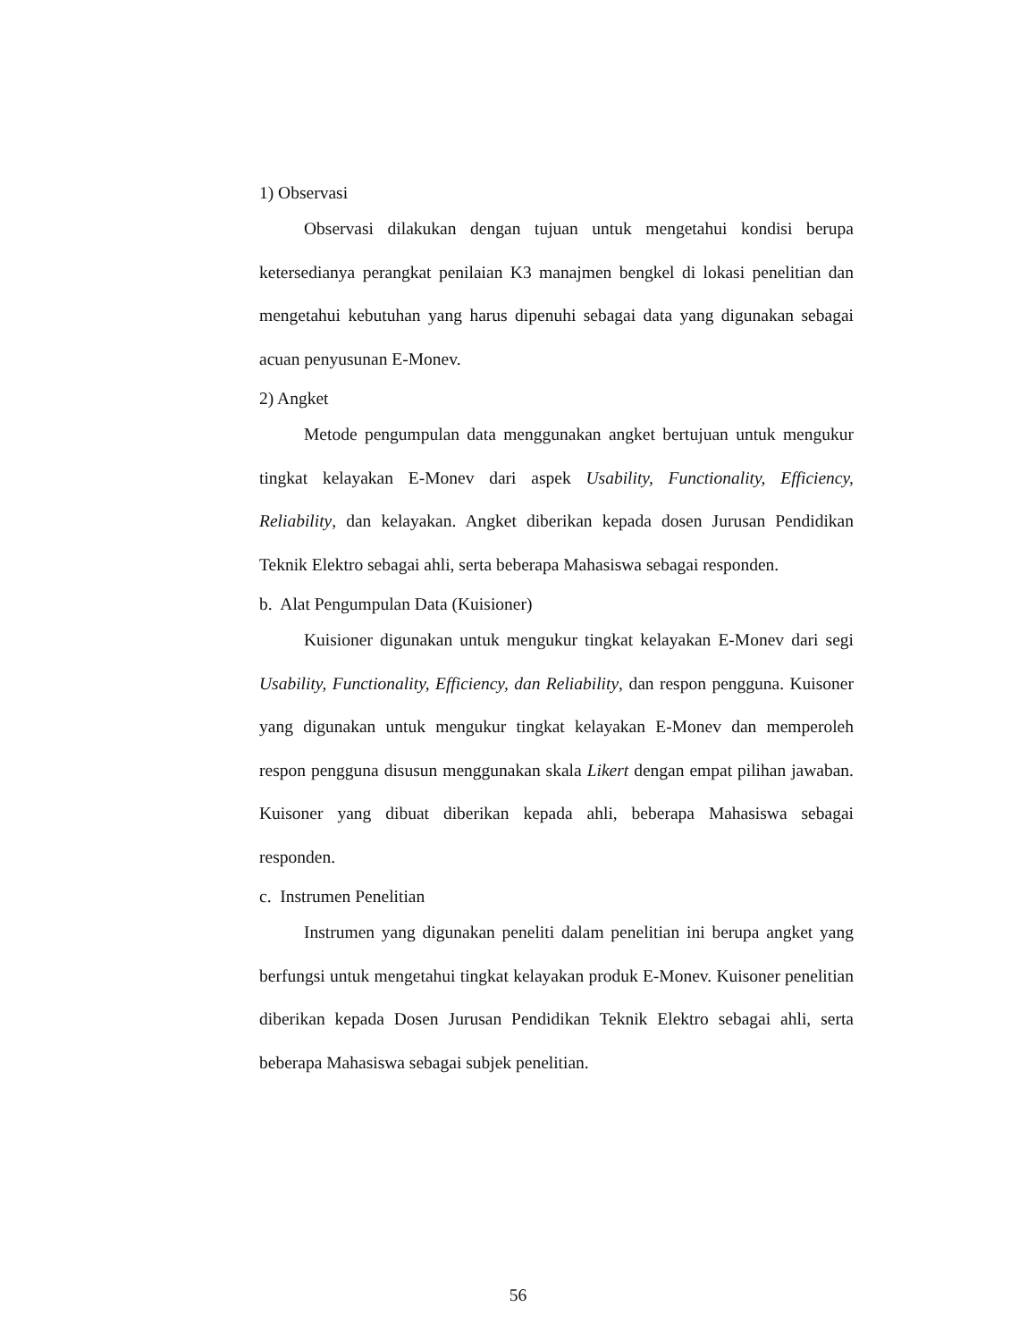1) Observasi
Observasi dilakukan dengan tujuan untuk mengetahui kondisi berupa ketersedianya perangkat penilaian K3 manajmen bengkel di lokasi penelitian dan mengetahui kebutuhan yang harus dipenuhi sebagai data yang digunakan sebagai acuan penyusunan E-Monev.
2) Angket
Metode pengumpulan data menggunakan angket bertujuan untuk mengukur tingkat kelayakan E-Monev dari aspek Usability, Functionality, Efficiency, Reliability, dan kelayakan. Angket diberikan kepada dosen Jurusan Pendidikan Teknik Elektro sebagai ahli, serta beberapa Mahasiswa sebagai responden.
b. Alat Pengumpulan Data (Kuisioner)
Kuisioner digunakan untuk mengukur tingkat kelayakan E-Monev dari segi Usability, Functionality, Efficiency, dan Reliability, dan respon pengguna. Kuisoner yang digunakan untuk mengukur tingkat kelayakan E-Monev dan memperoleh respon pengguna disusun menggunakan skala Likert dengan empat pilihan jawaban. Kuisoner yang dibuat diberikan kepada ahli, beberapa Mahasiswa sebagai responden.
c. Instrumen Penelitian
Instrumen yang digunakan peneliti dalam penelitian ini berupa angket yang berfungsi untuk mengetahui tingkat kelayakan produk E-Monev. Kuisoner penelitian diberikan kepada Dosen Jurusan Pendidikan Teknik Elektro sebagai ahli, serta beberapa Mahasiswa sebagai subjek penelitian.
56